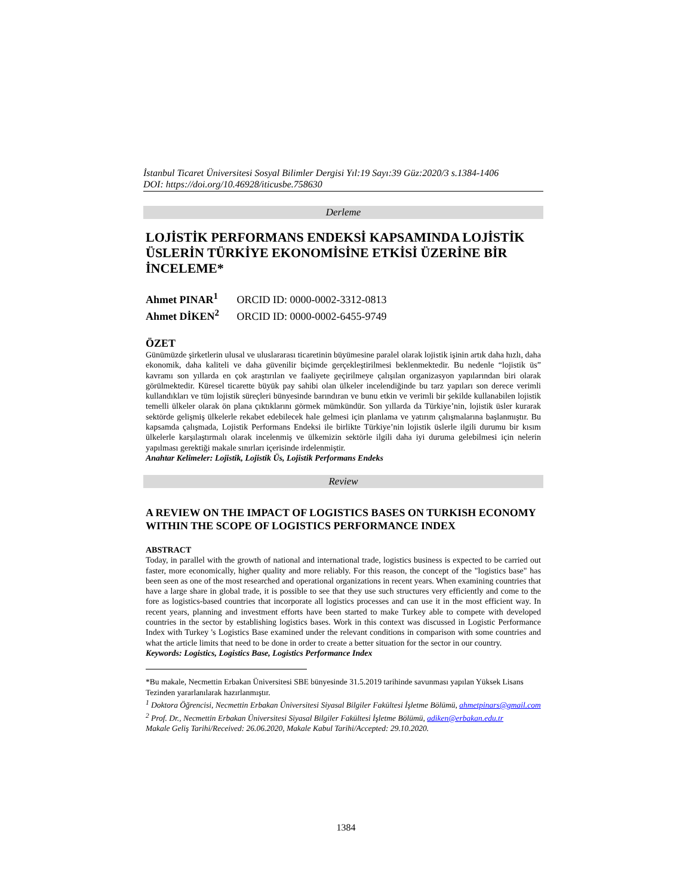İstanbul Ticaret Üniversitesi Sosyal Bilimler Dergisi Yıl:19 Sayı:39 Güz:2020/3 s.1384-1406
DOI: https://doi.org/10.46928/iticusbe.758630
Derleme
LOJİSTİK PERFORMANS ENDEKSİ KAPSAMINDA LOJİSTİK ÜSLERİN TÜRKİYE EKONOMİSİNE ETKİSİ ÜZERİNE BİR İNCELEME*
Ahmet PINAR<sup>1</sup> ORCID ID: 0000-0002-3312-0813
Ahmet DİKEN<sup>2</sup> ORCID ID: 0000-0002-6455-9749
ÖZET
Günümüzde şirketlerin ulusal ve uluslararası ticaretinin büyümesine paralel olarak lojistik işinin artık daha hızlı, daha ekonomik, daha kaliteli ve daha güvenilir biçimde gerçekleştirilmesi beklenmektedir. Bu nedenle “lojistik üs” kavramı son yıllarda en çok araştırılan ve faaliyete geçirilmeye çalışılan organizasyon yapılarından biri olarak görülmektedir. Küresel ticarette büyük pay sahibi olan ülkeler incelendiğinde bu tarz yapıları son derece verimli kullandıkları ve tüm lojistik süreçleri bünyesinde barındıran ve bunu etkin ve verimli bir şekilde kullanabilen lojistik temelli ülkeler olarak ön plana çıktıklarını görmek mümkündür. Son yıllarda da Türkiye’nin, lojistik üsler kurarak sektörde gelişmiş ülkelerle rekabet edebilecek hale gelmesi için planlama ve yatırım çalışmalarına başlanmıştır. Bu kapsamda çalışmada, Lojistik Performans Endeksi ile birlikte Türkiye’nin lojistik üslerle ilgili durumu bir kısım ülkelerle karşılaştırmalı olarak incelenmiş ve ülkemizin sektörle ilgili daha iyi duruma gelebilmesi için nelerin yapılması gerektiği makale sınırları içerisinde irdelenmiştir.
Anahtar Kelimeler: Lojistik, Lojistik Üs, Lojistik Performans Endeks
Review
A REVIEW ON THE IMPACT OF LOGISTICS BASES ON TURKISH ECONOMY WITHIN THE SCOPE OF LOGISTICS PERFORMANCE INDEX
ABSTRACT
Today, in parallel with the growth of national and international trade, logistics business is expected to be carried out faster, more economically, higher quality and more reliably. For this reason, the concept of the "logistics base" has been seen as one of the most researched and operational organizations in recent years. When examining countries that have a large share in global trade, it is possible to see that they use such structures very efficiently and come to the fore as logistics-based countries that incorporate all logistics processes and can use it in the most efficient way. In recent years, planning and investment efforts have been started to make Turkey able to compete with developed countries in the sector by establishing logistics bases. Work in this context was discussed in Logistic Performance Index with Turkey 's Logistics Base examined under the relevant conditions in comparison with some countries and what the article limits that need to be done in order to create a better situation for the sector in our country.
Keywords: Logistics, Logistics Base, Logistics Performance Index
*Bu makale, Necmettin Erbakan Üniversitesi SBE bünyesinde 31.5.2019 tarihinde savunması yapılan Yüksek Lisans Tezinden yararlanılarak hazırlanmıştır.
<sup>1</sup> Doktora Öğrencisi, Necmettin Erbakan Üniversitesi Siyasal Bilgiler Fakültesi İşletme Bölümü, ahmetpinars@gmail.com
<sup>2</sup> Prof. Dr., Necmettin Erbakan Üniversitesi Siyasal Bilgiler Fakültesi İşletme Bölümü, adiken@erbakan.edu.tr
Makale Geliş Tarihi/Received: 26.06.2020, Makale Kabul Tarihi/Accepted: 29.10.2020.
1384